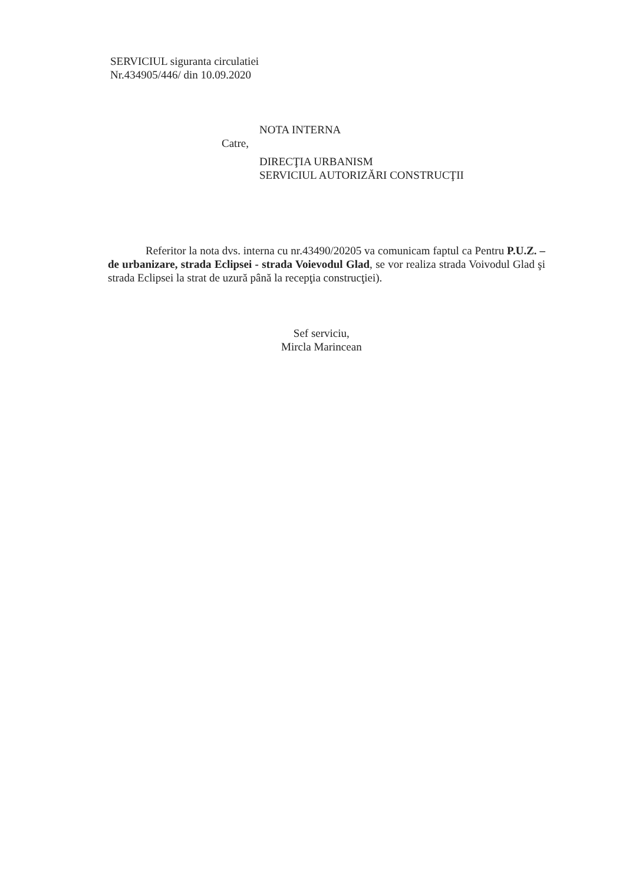SERVICIUL siguranta circulatiei
Nr.434905/446/ din 10.09.2020
NOTA INTERNA
Catre,
DIRECŢIA URBANISM
SERVICIUL AUTORIZĂRI CONSTRUCŢII
Referitor la nota dvs. interna cu nr.43490/20205 va comunicam faptul ca Pentru P.U.Z. –de urbanizare, strada Eclipsei - strada Voievodul Glad, se vor realiza strada Voivodul Glad şi strada Eclipsei la strat de uzură până la recepţia construcţiei).
Sef serviciu,
Mircla Marincean